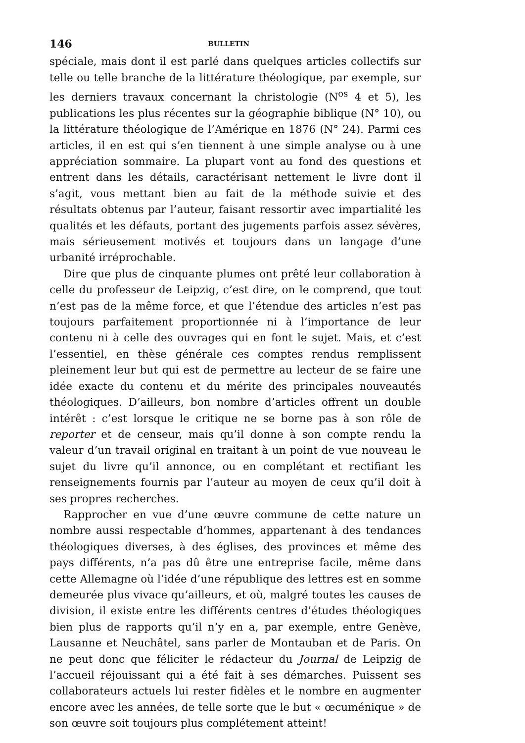146 BULLETIN
spéciale, mais dont il est parlé dans quelques articles collectifs sur telle ou telle branche de la littérature théologique, par exemple, sur les derniers travaux concernant la christologie (N<sup>os</sup> 4 et 5), les publications les plus récentes sur la géographie biblique (N° 10), ou la littérature théologique de l’Amérique en 1876 (N° 24). Parmi ces articles, il en est qui s’en tiennent à une simple analyse ou à une appréciation sommaire. La plupart vont au fond des questions et entrent dans les détails, caractérisant nettement le livre dont il s’agit, vous mettant bien au fait de la méthode suivie et des résultats obtenus par l’auteur, faisant ressortir avec impartialité les qualités et les défauts, portant des jugements parfois assez sévères, mais sérieusement motivés et toujours dans un langage d’une urbanité irréprochable.
Dire que plus de cinquante plumes ont prêté leur collaboration à celle du professeur de Leipzig, c’est dire, on le comprend, que tout n’est pas de la même force, et que l’étendue des articles n’est pas toujours parfaitement proportionnée ni à l’importance de leur contenu ni à celle des ouvrages qui en font le sujet. Mais, et c’est l’essentiel, en thèse générale ces comptes rendus remplissent pleinement leur but qui est de permettre au lecteur de se faire une idée exacte du contenu et du mérite des principales nouveautés théologiques. D’ailleurs, bon nombre d’articles offrent un double intérêt : c’est lorsque le critique ne se borne pas à son rôle de reporter et de censeur, mais qu’il donne à son compte rendu la valeur d’un travail original en traitant à un point de vue nouveau le sujet du livre qu’il annonce, ou en complétant et rectifiant les renseignements fournis par l’auteur au moyen de ceux qu’il doit à ses propres recherches.
Rapprocher en vue d’une œuvre commune de cette nature un nombre aussi respectable d’hommes, appartenant à des tendances théologiques diverses, à des églises, des provinces et même des pays différents, n’a pas dû être une entreprise facile, même dans cette Allemagne où l’idée d’une république des lettres est en somme demeurée plus vivace qu’ailleurs, et où, malgré toutes les causes de division, il existe entre les différents centres d’études théologiques bien plus de rapports qu’il n’y en a, par exemple, entre Genève, Lausanne et Neuchâtel, sans parler de Montauban et de Paris. On ne peut donc que féliciter le rédacteur du Journal de Leipzig de l’accueil réjouissant qui a été fait à ses démarches. Puissent ses collaborateurs actuels lui rester fidèles et le nombre en augmenter encore avec les années, de telle sorte que le but « œcuménique » de son œuvre soit toujours plus complétement atteint!